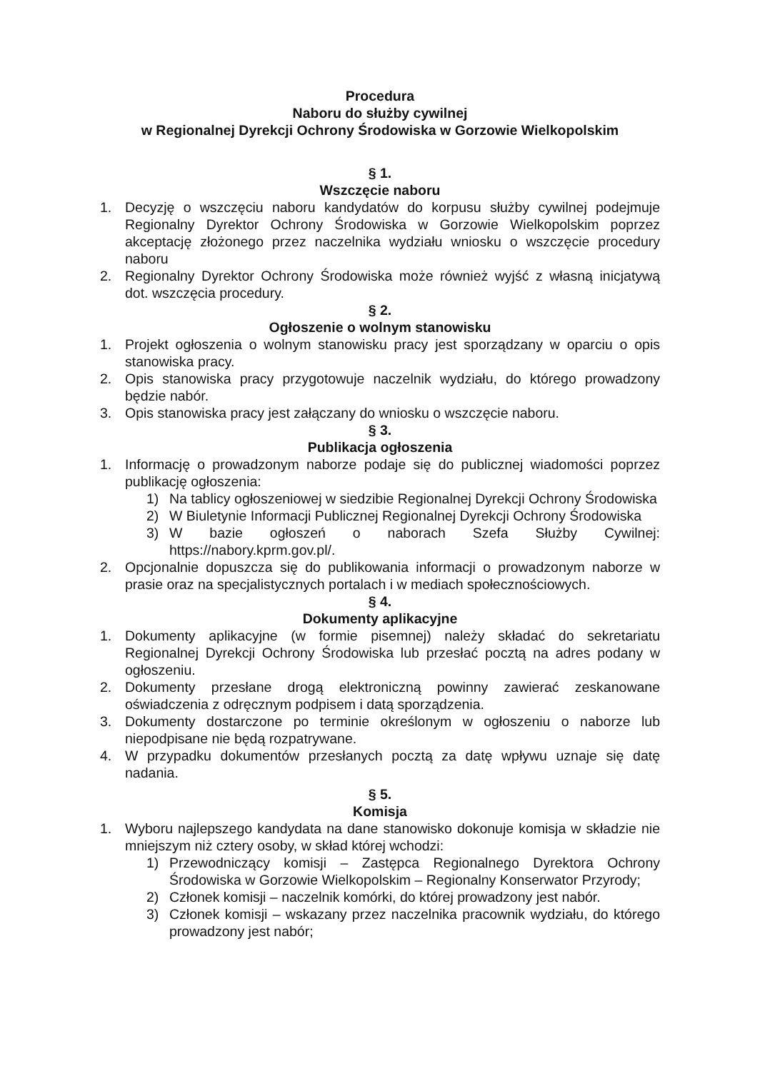Procedura
Naboru do służby cywilnej
w Regionalnej Dyrekcji Ochrony Środowiska w Gorzowie Wielkopolskim
§ 1.
Wszczęcie naboru
1. Decyzję o wszczęciu naboru kandydatów do korpusu służby cywilnej podejmuje Regionalny Dyrektor Ochrony Środowiska w Gorzowie Wielkopolskim poprzez akceptację złożonego przez naczelnika wydziału wniosku o wszczęcie procedury naboru
2. Regionalny Dyrektor Ochrony Środowiska może również wyjść z własną inicjatywą dot. wszczęcia procedury.
§ 2.
Ogłoszenie o wolnym stanowisku
1. Projekt ogłoszenia o wolnym stanowisku pracy jest sporządzany w oparciu o opis stanowiska pracy.
2. Opis stanowiska pracy przygotowuje naczelnik wydziału, do którego prowadzony będzie nabór.
3. Opis stanowiska pracy jest załączany do wniosku o wszczęcie naboru.
§ 3.
Publikacja ogłoszenia
1. Informację o prowadzonym naborze podaje się do publicznej wiadomości poprzez publikację ogłoszenia:
1) Na tablicy ogłoszeniowej w siedzibie Regionalnej Dyrekcji Ochrony Środowiska
2) W Biuletynie Informacji Publicznej Regionalnej Dyrekcji Ochrony Środowiska
3) W bazie ogłoszeń o naborach Szefa Służby Cywilnej: https://nabory.kprm.gov.pl/.
2. Opcjonalnie dopuszcza się do publikowania informacji o prowadzonym naborze w prasie oraz na specjalistycznych portalach i w mediach społecznościowych.
§ 4.
Dokumenty aplikacyjne
1. Dokumenty aplikacyjne (w formie pisemnej) należy składać do sekretariatu Regionalnej Dyrekcji Ochrony Środowiska lub przesłać pocztą na adres podany w ogłoszeniu.
2. Dokumenty przesłane drogą elektroniczną powinny zawierać zeskanowane oświadczenia z odręcznym podpisem i datą sporządzenia.
3. Dokumenty dostarczone po terminie określonym w ogłoszeniu o naborze lub niepodpisane nie będą rozpatrywane.
4. W przypadku dokumentów przesłanych pocztą za datę wpływu uznaje się datę nadania.
§ 5.
Komisja
1. Wyboru najlepszego kandydata na dane stanowisko dokonuje komisja w składzie nie mniejszym niż cztery osoby, w skład której wchodzi:
1) Przewodniczący komisji – Zastępca Regionalnego Dyrektora Ochrony Środowiska w Gorzowie Wielkopolskim – Regionalny Konserwator Przyrody;
2) Członek komisji – naczelnik komórki, do której prowadzony jest nabór.
3) Członek komisji – wskazany przez naczelnika pracownik wydziału, do którego prowadzony jest nabór;